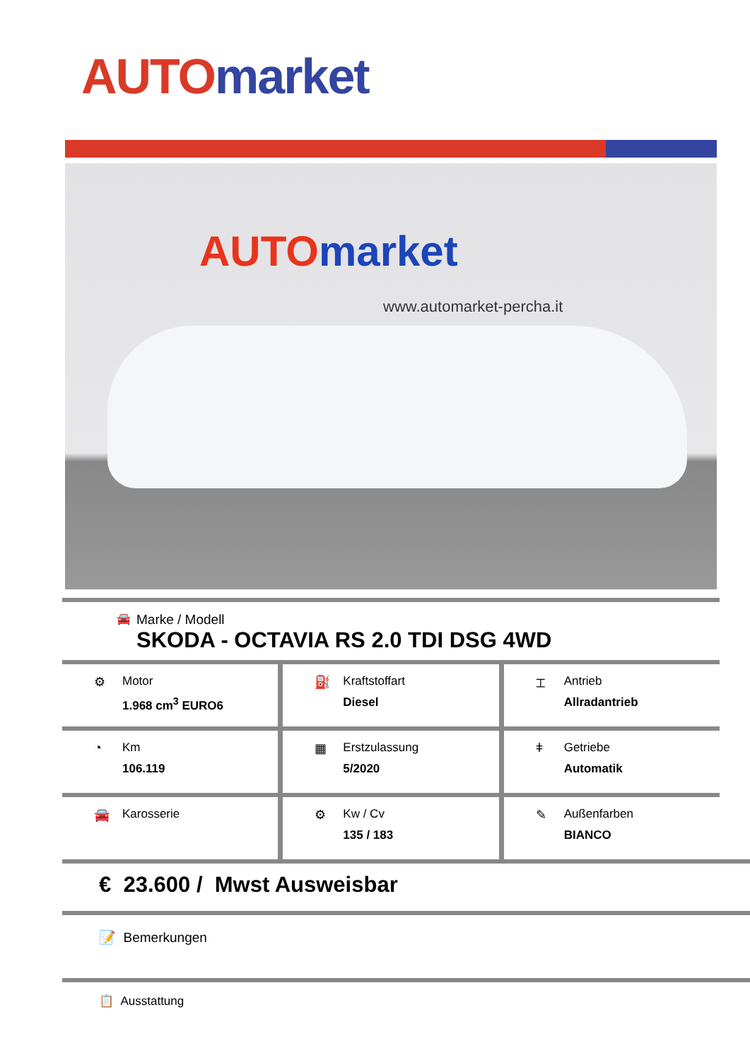AUTO market
AUTO market
www.automarket-percha.it
🚘
Marke / Modell
SKODA - OCTAVIA RS 2.0 TDI DSG 4WD
⚙ Motor
1.968 cm<sup>3</sup> EURO6
⛽ Kraftstoffart
Diesel
⌶ Antrieb
Allradantrieb
◔ Km
106.119
▦ Erstzulassung
5/2020
ǂ Getriebe
Automatik
🚘 Karosserie ⚙ Kw / Cv
135 / 183
✎ Außenfarben
BIANCO
€ 23.600 / Mwst Ausweisbar
📝 Bemerkungen
📋 Ausstattung